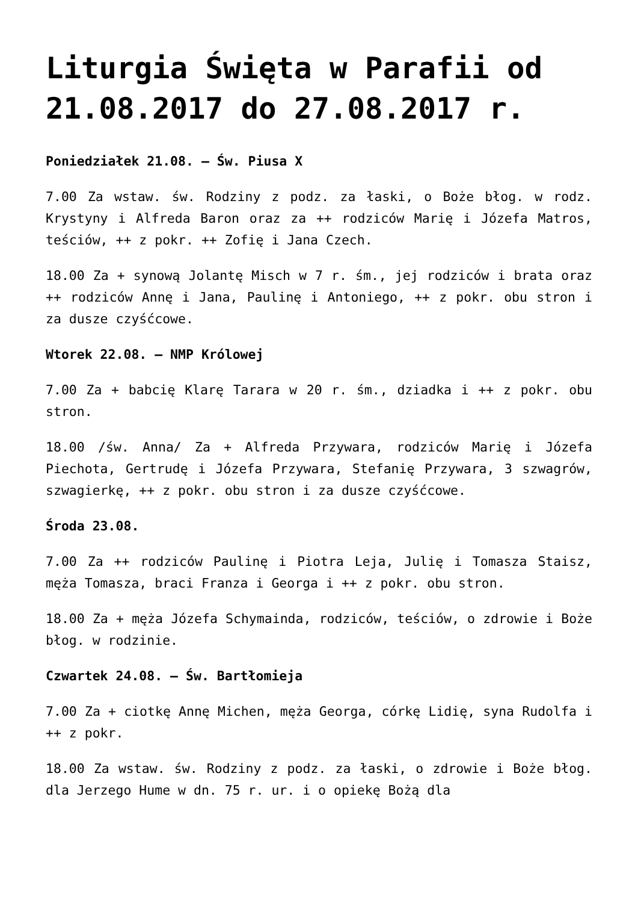Liturgia Święta w Parafii od 21.08.2017 do 27.08.2017 r.
Poniedziałek 21.08. – Św. Piusa X
7.00 Za wstaw. św. Rodziny z podz. za łaski, o Boże błog. w rodz. Krystyny i Alfreda Baron oraz za ++ rodziców Marię i Józefa Matros, teściów, ++ z pokr. ++ Zofię i Jana Czech.
18.00 Za + synową Jolantę Misch w 7 r. śm., jej rodziców i brata oraz ++ rodziców Annę i Jana, Paulinę i Antoniego, ++ z pokr. obu stron i za dusze czyśćcowe.
Wtorek 22.08. – NMP Królowej
7.00 Za + babcię Klarę Tarara w 20 r. śm., dziadka i ++ z pokr. obu stron.
18.00 /św. Anna/ Za + Alfreda Przywara, rodziców Marię i Józefa Piechota, Gertrudę i Józefa Przywara, Stefanię Przywara, 3 szwagrów, szwagierkę, ++ z pokr. obu stron i za dusze czyśćcowe.
Środa 23.08.
7.00 Za ++ rodziców Paulinę i Piotra Leja, Julię i Tomasza Staisz, męża Tomasza, braci Franza i Georga i ++ z pokr. obu stron.
18.00 Za + męża Józefa Schymainda, rodziców, teściów, o zdrowie i Boże błog. w rodzinie.
Czwartek 24.08. – Św. Bartłomieja
7.00 Za + ciotkę Annę Michen, męża Georga, córkę Lidię, syna Rudolfa i ++ z pokr.
18.00 Za wstaw. św. Rodziny z podz. za łaski, o zdrowie i Boże błog. dla Jerzego Hume w dn. 75 r. ur. i o opiekę Bożą dla